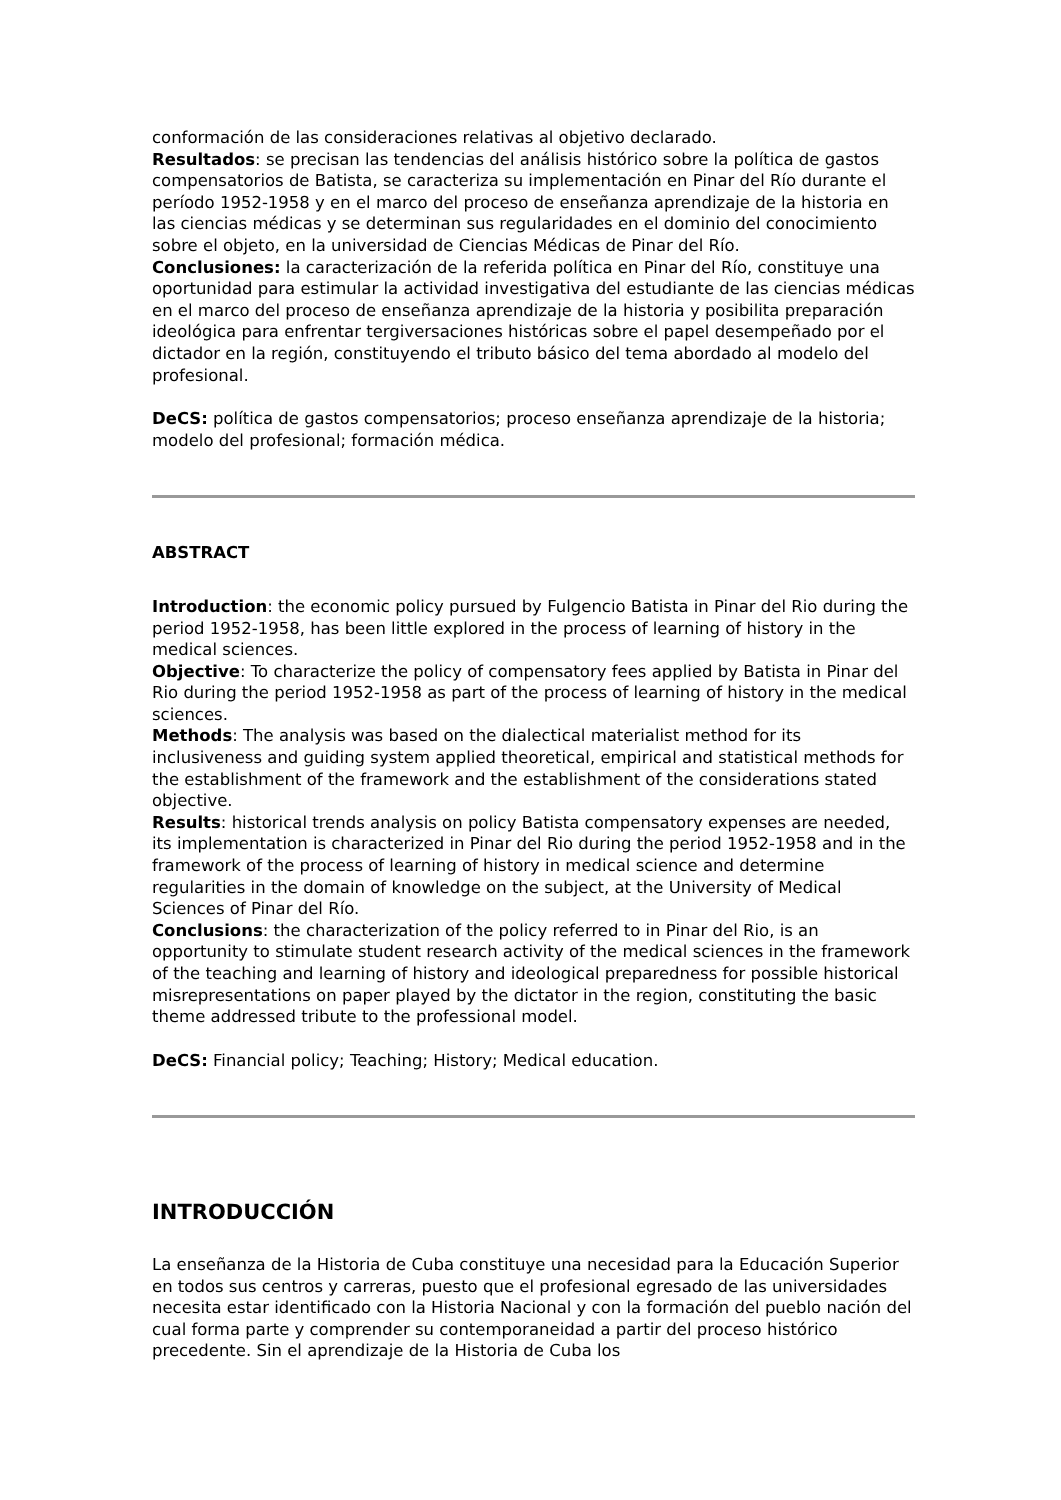conformación de las consideraciones relativas al objetivo declarado.
Resultados: se precisan las tendencias del análisis histórico sobre la política de gastos compensatorios de Batista, se caracteriza su implementación en Pinar del Río durante el período 1952-1958 y en el marco del proceso de enseñanza aprendizaje de la historia en las ciencias médicas y se determinan sus regularidades en el dominio del conocimiento sobre el objeto, en la universidad de Ciencias Médicas de Pinar del Río.
Conclusiones: la caracterización de la referida política en Pinar del Río, constituye una oportunidad para estimular la actividad investigativa del estudiante de las ciencias médicas en el marco del proceso de enseñanza aprendizaje de la historia y posibilita preparación ideológica para enfrentar tergiversaciones históricas sobre el papel desempeñado por el dictador en la región, constituyendo el tributo básico del tema abordado al modelo del profesional.
DeCS: política de gastos compensatorios; proceso enseñanza aprendizaje de la historia; modelo del profesional; formación médica.
ABSTRACT
Introduction: the economic policy pursued by Fulgencio Batista in Pinar del Rio during the period 1952-1958, has been little explored in the process of learning of history in the medical sciences.
Objective: To characterize the policy of compensatory fees applied by Batista in Pinar del Rio during the period 1952-1958 as part of the process of learning of history in the medical sciences.
Methods: The analysis was based on the dialectical materialist method for its inclusiveness and guiding system applied theoretical, empirical and statistical methods for the establishment of the framework and the establishment of the considerations stated objective.
Results: historical trends analysis on policy Batista compensatory expenses are needed, its implementation is characterized in Pinar del Rio during the period 1952-1958 and in the framework of the process of learning of history in medical science and determine regularities in the domain of knowledge on the subject, at the University of Medical Sciences of Pinar del Río.
Conclusions: the characterization of the policy referred to in Pinar del Rio, is an opportunity to stimulate student research activity of the medical sciences in the framework of the teaching and learning of history and ideological preparedness for possible historical misrepresentations on paper played by the dictator in the region, constituting the basic theme addressed tribute to the professional model.
DeCS: Financial policy; Teaching; History; Medical education.
INTRODUCCIÓN
La enseñanza de la Historia de Cuba constituye una necesidad para la Educación Superior en todos sus centros y carreras, puesto que el profesional egresado de las universidades necesita estar identificado con la Historia Nacional y con la formación del pueblo nación del cual forma parte y comprender su contemporaneidad a partir del proceso histórico precedente. Sin el aprendizaje de la Historia de Cuba los